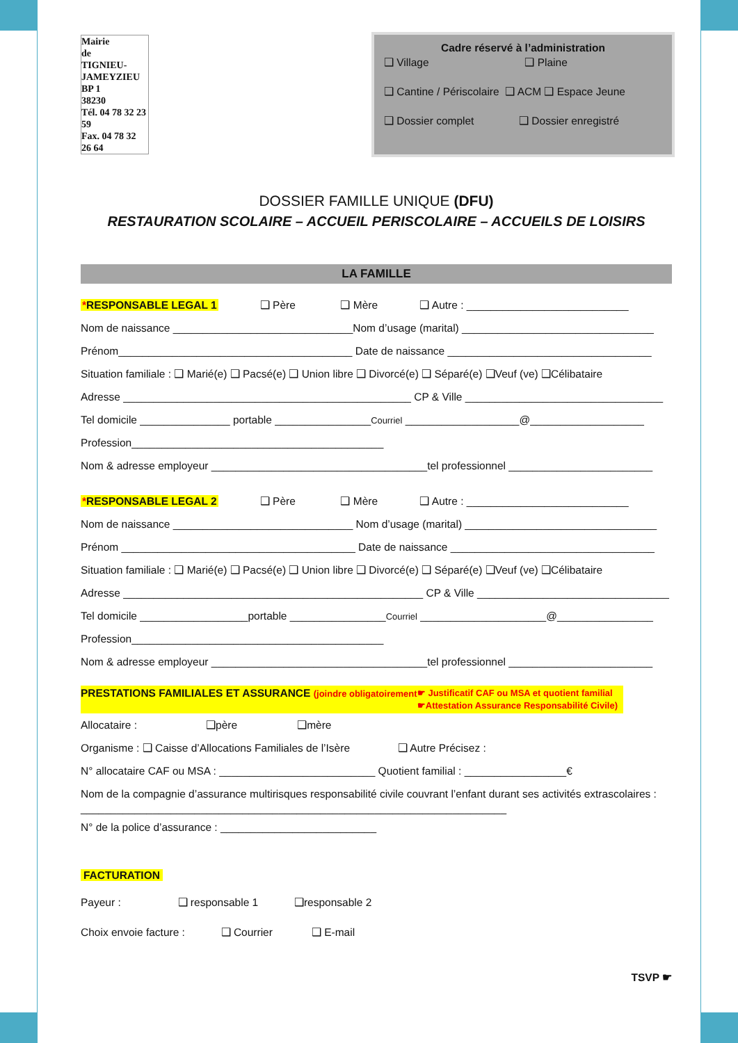Mairie
de
TIGNIEU-JAMEYZIEU
BP 1
38230
Tél. 04 78 32 23 59
Fax. 04 78 32 26 64
Cadre réservé à l’administration
❑ Village ❑ Plaine
❑ Cantine / Périscolaire ❑ ACM ❑ Espace Jeune
❑ Dossier complet ❑ Dossier enregistré
DOSSIER FAMILLE UNIQUE (DFU)
RESTAURATION SCOLAIRE – ACCUEIL PERISCOLAIRE – ACCUEILS DE LOISIRS
LA FAMILLE
*RESPONSABLE LEGAL 1 ❑ Père ❑ Mère ❑ Autre : ___________________________
Nom de naissance ______________________________Nom d’usage (marital) ________________________________
Prénom_______________________________________ Date de naissance __________________________________
Situation familiale : ❑ Marié(e) ❑ Pacsé(e) ❑ Union libre ❑ Divorcé(e) ❑ Séparé(e) ❑Veuf (ve) ❑Célibataire
Adresse ________________________________________________ CP & Ville _________________________________
Tel domicile _______________ portable ________________Courriel ___________________@___________________
Profession__________________________________________
Nom & adresse employeur ____________________________________tel professionnel ________________________
*RESPONSABLE LEGAL 2 ❑ Père ❑ Mère ❑ Autre : ___________________________
Nom de naissance ______________________________ Nom d’usage (marital) ________________________________
Prénom _______________________________________ Date de naissance __________________________________
Situation familiale : ❑ Marié(e) ❑ Pacsé(e) ❑ Union libre ❑ Divorcé(e) ❑ Séparé(e) ❑Veuf (ve) ❑Célibataire
Adresse __________________________________________________ CP & Ville ________________________________
Tel domicile __________________portable ________________Courriel _____________________@________________
Profession__________________________________________
Nom & adresse employeur ____________________________________tel professionnel ________________________
PRESTATIONS FAMILIALES ET ASSURANCE (joindre obligatoirement ☛ Justificatif CAF ou MSA et quotient familial
☛Attestation Assurance Responsabilité Civile)
Allocataire : ❑père ❑mère
Organisme : ❑ Caisse d’Allocations Familiales de l’Isère ❑ Autre Précisez :
N° allocataire CAF ou MSA : __________________________ Quotient familial : _________________€
Nom de la compagnie d’assurance multirisques responsabilité civile couvrant l’enfant durant ses activités extrascolaires : _______________________________________________________________________
N° de la police d’assurance : __________________________
FACTURATION
Payeur : ❑ responsable 1 ❑responsable 2
Choix envoie facture : ❑ Courrier ❑ E-mail
TSVP ☛